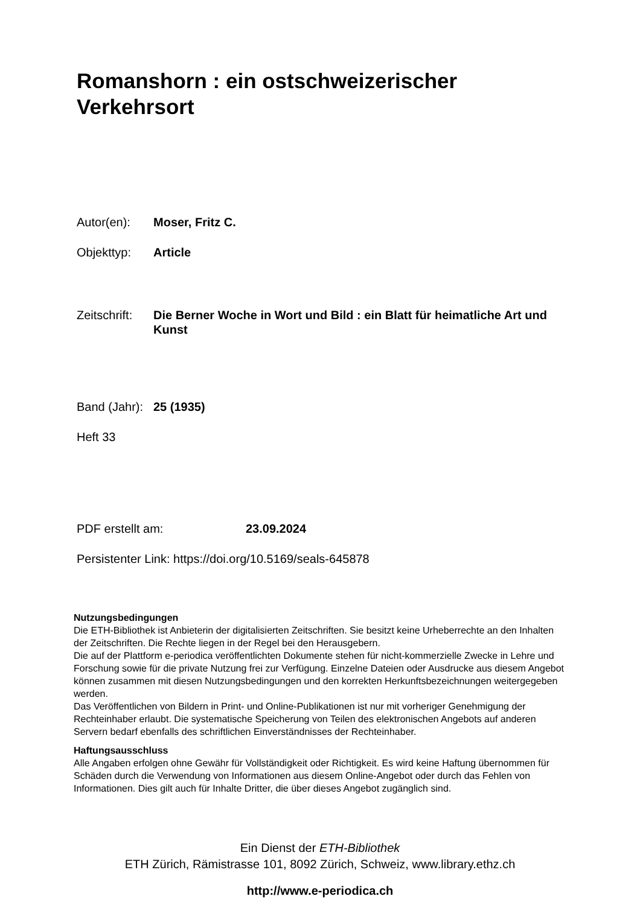Romanshorn : ein ostschweizerischer Verkehrsort
Autor(en): Moser, Fritz C.
Objekttyp: Article
Zeitschrift: Die Berner Woche in Wort und Bild : ein Blatt für heimatliche Art und Kunst
Band (Jahr): 25 (1935)
Heft 33
PDF erstellt am: 23.09.2024
Persistenter Link: https://doi.org/10.5169/seals-645878
Nutzungsbedingungen
Die ETH-Bibliothek ist Anbieterin der digitalisierten Zeitschriften. Sie besitzt keine Urheberrechte an den Inhalten der Zeitschriften. Die Rechte liegen in der Regel bei den Herausgebern.
Die auf der Plattform e-periodica veröffentlichten Dokumente stehen für nicht-kommerzielle Zwecke in Lehre und Forschung sowie für die private Nutzung frei zur Verfügung. Einzelne Dateien oder Ausdrucke aus diesem Angebot können zusammen mit diesen Nutzungsbedingungen und den korrekten Herkunftsbezeichnungen weitergegeben werden.
Das Veröffentlichen von Bildern in Print- und Online-Publikationen ist nur mit vorheriger Genehmigung der Rechteinhaber erlaubt. Die systematische Speicherung von Teilen des elektronischen Angebots auf anderen Servern bedarf ebenfalls des schriftlichen Einverständnisses der Rechteinhaber.
Haftungsausschluss
Alle Angaben erfolgen ohne Gewähr für Vollständigkeit oder Richtigkeit. Es wird keine Haftung übernommen für Schäden durch die Verwendung von Informationen aus diesem Online-Angebot oder durch das Fehlen von Informationen. Dies gilt auch für Inhalte Dritter, die über dieses Angebot zugänglich sind.
Ein Dienst der ETH-Bibliothek
ETH Zürich, Rämistrasse 101, 8092 Zürich, Schweiz, www.library.ethz.ch
http://www.e-periodica.ch